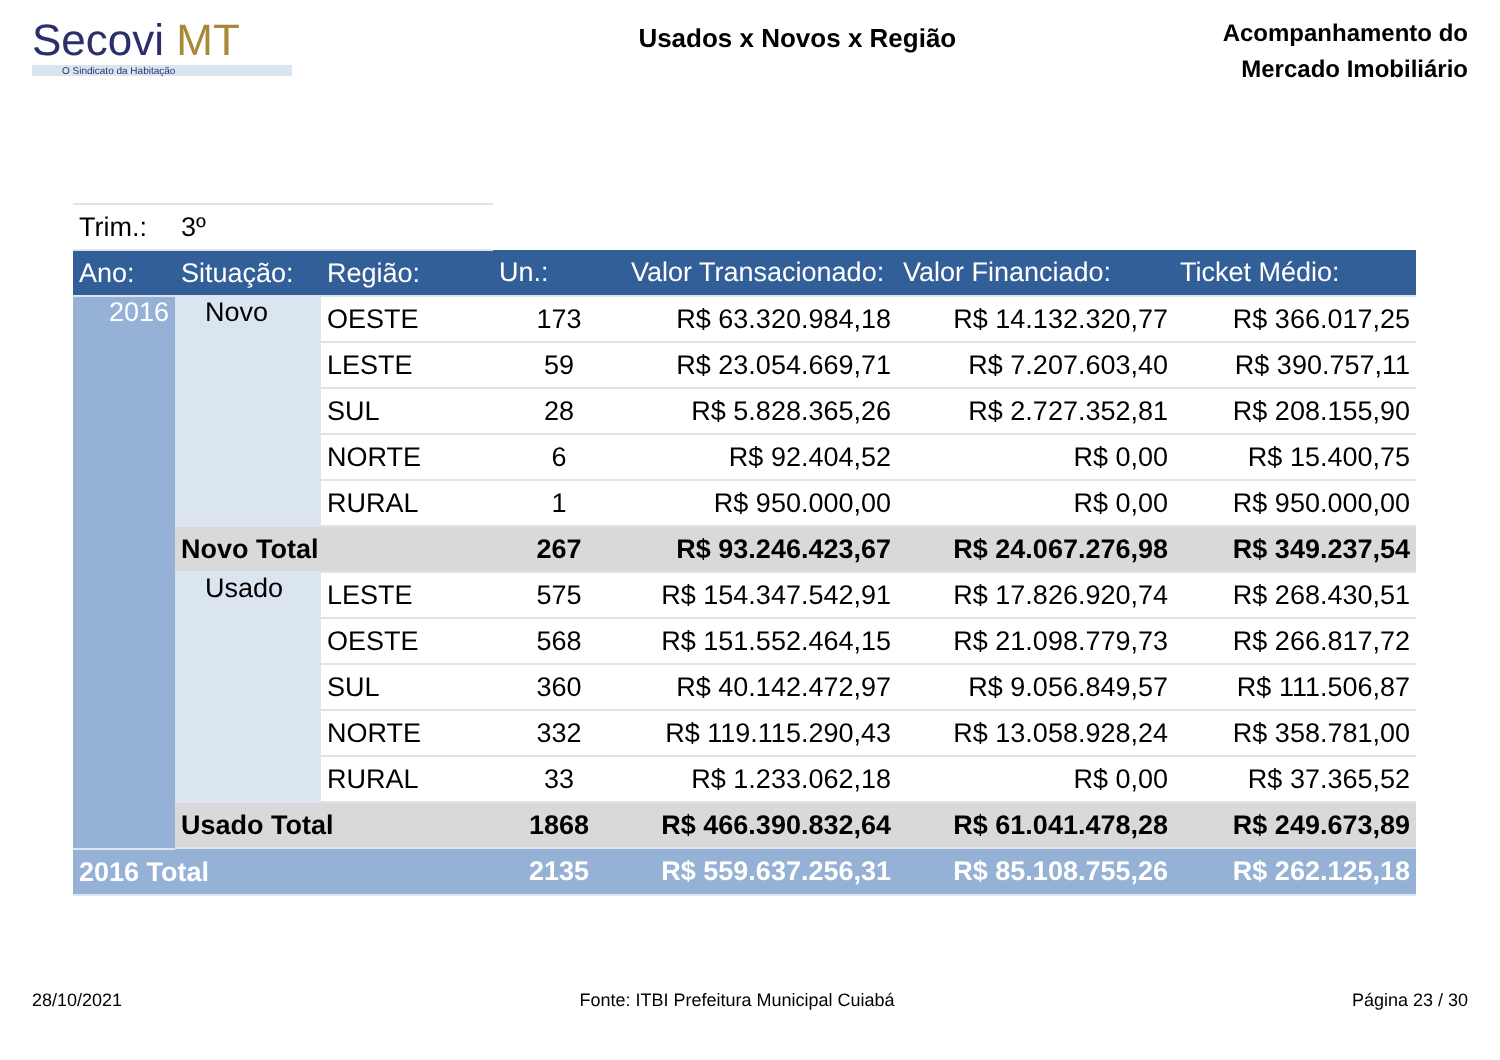Secovi MT
O Sindicato da Habitação
Usados x Novos x Região
Acompanhamento do
Mercado Imobiliário
| Trim.: | 3º | | | | | |
| Ano: | Situação: | Região: | Un.: | Valor Transacionado: | Valor Financiado: | Ticket Médio: |
| 2016 | Novo | OESTE | 173 | R$ 63.320.984,18 | R$ 14.132.320,77 | R$ 366.017,25 |
| | | LESTE | 59 | R$ 23.054.669,71 | R$ 7.207.603,40 | R$ 390.757,11 |
| | | SUL | 28 | R$ 5.828.365,26 | R$ 2.727.352,81 | R$ 208.155,90 |
| | | NORTE | 6 | R$ 92.404,52 | R$ 0,00 | R$ 15.400,75 |
| | | RURAL | 1 | R$ 950.000,00 | R$ 0,00 | R$ 950.000,00 |
| | Novo Total | | 267 | R$ 93.246.423,67 | R$ 24.067.276,98 | R$ 349.237,54 |
| | Usado | LESTE | 575 | R$ 154.347.542,91 | R$ 17.826.920,74 | R$ 268.430,51 |
| | | OESTE | 568 | R$ 151.552.464,15 | R$ 21.098.779,73 | R$ 266.817,72 |
| | | SUL | 360 | R$ 40.142.472,97 | R$ 9.056.849,57 | R$ 111.506,87 |
| | | NORTE | 332 | R$ 119.115.290,43 | R$ 13.058.928,24 | R$ 358.781,00 |
| | | RURAL | 33 | R$ 1.233.062,18 | R$ 0,00 | R$ 37.365,52 |
| | Usado Total | | 1868 | R$ 466.390.832,64 | R$ 61.041.478,28 | R$ 249.673,89 |
| 2016 Total | | | 2135 | R$ 559.637.256,31 | R$ 85.108.755,26 | R$ 262.125,18 |
28/10/2021 Fonte: ITBI Prefeitura Municipal Cuiabá Página 23 / 30